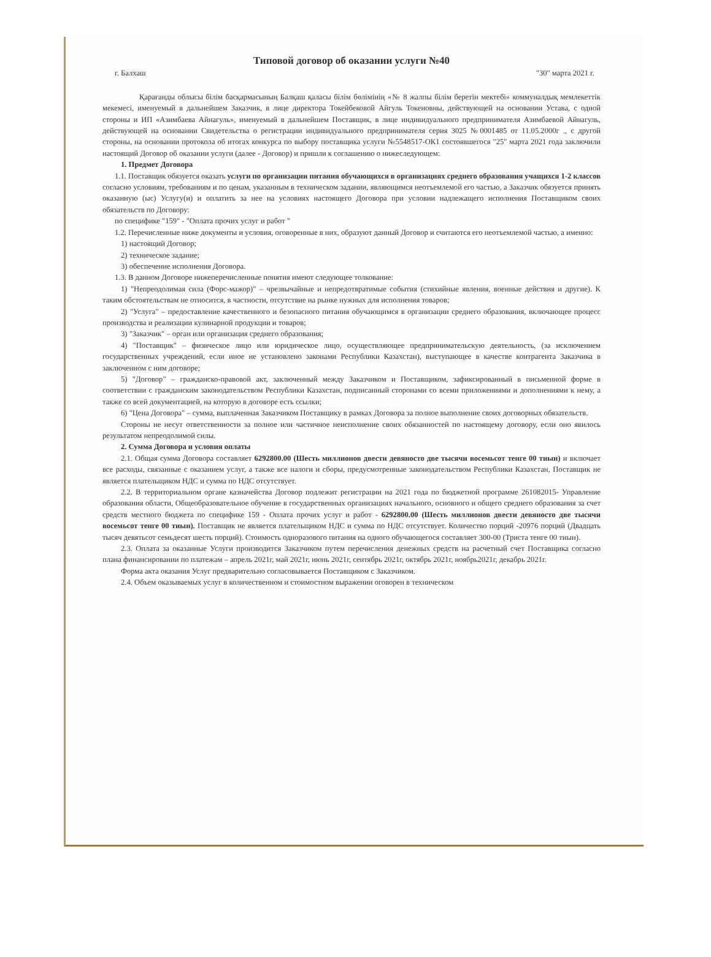Типовой договор об оказании услуги №40
г. Балхаш "30" марта 2021 г.
Қарағанды облысы білім басқармасының Балқаш қаласы білім бөлімінің «№ 8 жалпы білім беретін мектебі» коммуналдық мемлекеттік мекемесі, именуемый в дальнейшем Заказчик, в лице директора Токейбековой Айгуль Токеновны, действующей на основании Устава, с одной стороны и ИП «Азимбаева Айнагуль», именуемый в дальнейшем Поставщик, в лице индивидуального предпринимателя Азимбаевой Айнагуль, действующей на основании Свидетельства о регистрации индивидуального предпринимателя серия 3025 №0001485 от 11.05.2000г ., с другой стороны, на основании протокола об итогах конкурса по выбору поставщика услуги №5548517-ОК1 состоявшегося "25" марта 2021 года заключили настоящий Договор об оказании услуги (далее - Договор) и пришли к соглашению о нижеследующем:
1. Предмет Договора
1.1. Поставщик обязуется оказать услуги по организации питания обучающихся в организациях среднего образования учащихся 1-2 классов согласно условиям, требованиям и по ценам, указанным в техническом задании, являющимся неотъемлемой его частью, а Заказчик обязуется принять оказанную (ыс) Услугу(и) и оплатить за нее на условиях настоящего Договора при условии надлежащего исполнения Поставщиком своих обязательств по Договору:
по специфике "159" - "Оплата прочих услуг и работ "
1.2. Перечисленные ниже документы и условия, оговоренные в них, образуют данный Договор и считаются его неотъемлемой частью, а именно:
1) настоящий Договор;
2) техническое задание;
3) обеспечение исполнения Договора.
1.3. В данном Договоре нижеперечисленные понятия имеют следующее толкование:
1) "Непреодолимая сила (Форс-мажор)" – чрезвычайные и непредотвратимые события (стихийные явления, военные действия и другие). К таким обстоятельствам не относится, в частности, отсутствие на рынке нужных для исполнения товаров;
2) "Услуга" – предоставление качественного и безопасного питания обучающимся в организации среднего образования, включающее процесс производства и реализации кулинарной продукции и товаров;
3) "Заказчик" – орган или организация среднего образования;
4) "Поставщик" – физическое лицо или юридическое лицо, осуществляющее предпринимательскую деятельность, (за исключением государственных учреждений, если иное не установлено законами Республики Казахстан), выступающее в качестве контрагента Заказчика в заключенном с ним договоре;
5) "Договор" – гражданско-правовой акт, заключенный между Заказчиком и Поставщиком, зафиксированный в письменной форме в соответствии с гражданским законодательством Республики Казахстан, подписанный сторонами со всеми приложениями и дополнениями к нему, а также со всей документацией, на которую в договоре есть ссылки;
6) "Цена Договора" – сумма, выплаченная Заказчиком Поставщику в рамках Договора за полное выполнение своих договорных обязательств.
Стороны не несут ответственности за полное или частичное неисполнение своих обязанностей по настоящему договору, если оно явилось результатом непреодолимой силы.
2. Сумма Договора и условия оплаты
2.1. Общая сумма Договора составляет 6292800.00 (Шесть миллионов двести девяносто две тысячи восемьсот тенге 00 тиын) и включает все расходы, связанные с оказанием услуг, а также все налоги и сборы, предусмотренные законодательством Республики Казахстан, Поставщик не является плательщиком НДС и сумма по НДС отсутствует.
2.2. В территориальном органе казначейства Договор подлежит регистрации на 2021 года по бюджетной программе 261082015- Управление образования области, Общеобразовательное обучение в государственных организациях начального, основного и общего среднего образования за счет средств местного бюджета по специфике 159 - Оплата прочих услуг и работ - 6292800.00 (Шесть миллионов двести девяносто две тысячи восемьсот тенге 00 тиын). Поставщик не является плательщиком НДС и сумма по НДС отсутствует. Количество порций -20976 порций (Двадцать тысяч девятьсот семьдесят шесть порций). Стоимость одноразового питания на одного обучающегося составляет 300-00 (Триста тенге 00 тиын).
2.3. Оплата за оказанные Услуги производится Заказчиком путем перечисления денежных средств на расчетный счет Поставщика согласно плана финансировании по платежам – апрель 2021г, май 2021г, июнь 2021г, сентябрь 2021г, октябрь 2021г, ноябрь2021г, декабрь 2021г.
Форма акта оказания Услуг предварительно согласовывается Поставщиком с Заказчиком.
2.4. Объем оказываемых услуг в количественном и стоимостном выражении оговорен в техническом